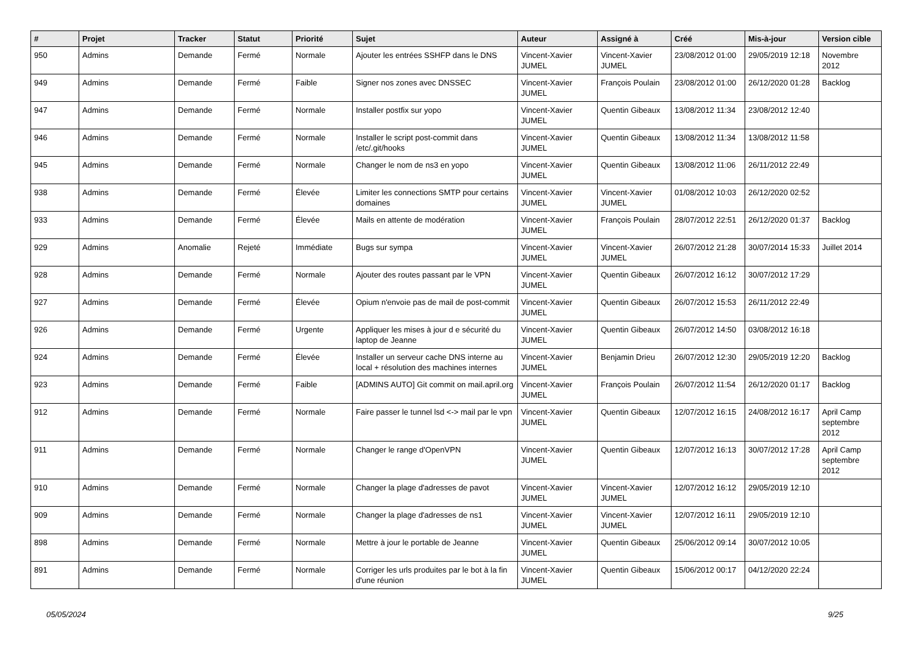| # | Projet | Tracker | Statut | Priorité | Sujet | Auteur | Assigné à | Créé | Mis-à-jour | Version cible |
| --- | --- | --- | --- | --- | --- | --- | --- | --- | --- | --- |
| 950 | Admins | Demande | Fermé | Normale | Ajouter les entrées SSHFP dans le DNS | Vincent-Xavier JUMEL | Vincent-Xavier JUMEL | 23/08/2012 01:00 | 29/05/2019 12:18 | Novembre 2012 |
| 949 | Admins | Demande | Fermé | Faible | Signer nos zones avec DNSSEC | Vincent-Xavier JUMEL | François Poulain | 23/08/2012 01:00 | 26/12/2020 01:28 | Backlog |
| 947 | Admins | Demande | Fermé | Normale | Installer postfix sur yopo | Vincent-Xavier JUMEL | Quentin Gibeaux | 13/08/2012 11:34 | 23/08/2012 12:40 | |
| 946 | Admins | Demande | Fermé | Normale | Installer le script post-commit dans /etc/.git/hooks | Vincent-Xavier JUMEL | Quentin Gibeaux | 13/08/2012 11:34 | 13/08/2012 11:58 | |
| 945 | Admins | Demande | Fermé | Normale | Changer le nom de ns3 en yopo | Vincent-Xavier JUMEL | Quentin Gibeaux | 13/08/2012 11:06 | 26/11/2012 22:49 | |
| 938 | Admins | Demande | Fermé | Élevée | Limiter les connections SMTP pour certains domaines | Vincent-Xavier JUMEL | Vincent-Xavier JUMEL | 01/08/2012 10:03 | 26/12/2020 02:52 | |
| 933 | Admins | Demande | Fermé | Élevée | Mails en attente de modération | Vincent-Xavier JUMEL | François Poulain | 28/07/2012 22:51 | 26/12/2020 01:37 | Backlog |
| 929 | Admins | Anomalie | Rejeté | Immédiate | Bugs sur sympa | Vincent-Xavier JUMEL | Vincent-Xavier JUMEL | 26/07/2012 21:28 | 30/07/2014 15:33 | Juillet 2014 |
| 928 | Admins | Demande | Fermé | Normale | Ajouter des routes passant par le VPN | Vincent-Xavier JUMEL | Quentin Gibeaux | 26/07/2012 16:12 | 30/07/2012 17:29 | |
| 927 | Admins | Demande | Fermé | Élevée | Opium n'envoie pas de mail de post-commit | Vincent-Xavier JUMEL | Quentin Gibeaux | 26/07/2012 15:53 | 26/11/2012 22:49 | |
| 926 | Admins | Demande | Fermé | Urgente | Appliquer les mises à jour d e sécurité du laptop de Jeanne | Vincent-Xavier JUMEL | Quentin Gibeaux | 26/07/2012 14:50 | 03/08/2012 16:18 | |
| 924 | Admins | Demande | Fermé | Élevée | Installer un serveur cache DNS interne au local + résolution des machines internes | Vincent-Xavier JUMEL | Benjamin Drieu | 26/07/2012 12:30 | 29/05/2019 12:20 | Backlog |
| 923 | Admins | Demande | Fermé | Faible | [ADMINS AUTO] Git commit on mail.april.org | Vincent-Xavier JUMEL | François Poulain | 26/07/2012 11:54 | 26/12/2020 01:17 | Backlog |
| 912 | Admins | Demande | Fermé | Normale | Faire passer le tunnel lsd <-> mail par le vpn | Vincent-Xavier JUMEL | Quentin Gibeaux | 12/07/2012 16:15 | 24/08/2012 16:17 | April Camp septembre 2012 |
| 911 | Admins | Demande | Fermé | Normale | Changer le range d'OpenVPN | Vincent-Xavier JUMEL | Quentin Gibeaux | 12/07/2012 16:13 | 30/07/2012 17:28 | April Camp septembre 2012 |
| 910 | Admins | Demande | Fermé | Normale | Changer la plage d'adresses de pavot | Vincent-Xavier JUMEL | Vincent-Xavier JUMEL | 12/07/2012 16:12 | 29/05/2019 12:10 | |
| 909 | Admins | Demande | Fermé | Normale | Changer la plage d'adresses de ns1 | Vincent-Xavier JUMEL | Vincent-Xavier JUMEL | 12/07/2012 16:11 | 29/05/2019 12:10 | |
| 898 | Admins | Demande | Fermé | Normale | Mettre à jour le portable de Jeanne | Vincent-Xavier JUMEL | Quentin Gibeaux | 25/06/2012 09:14 | 30/07/2012 10:05 | |
| 891 | Admins | Demande | Fermé | Normale | Corriger les urls produites par le bot à la fin d'une réunion | Vincent-Xavier JUMEL | Quentin Gibeaux | 15/06/2012 00:17 | 04/12/2020 22:24 | |
05/05/2024 9/25